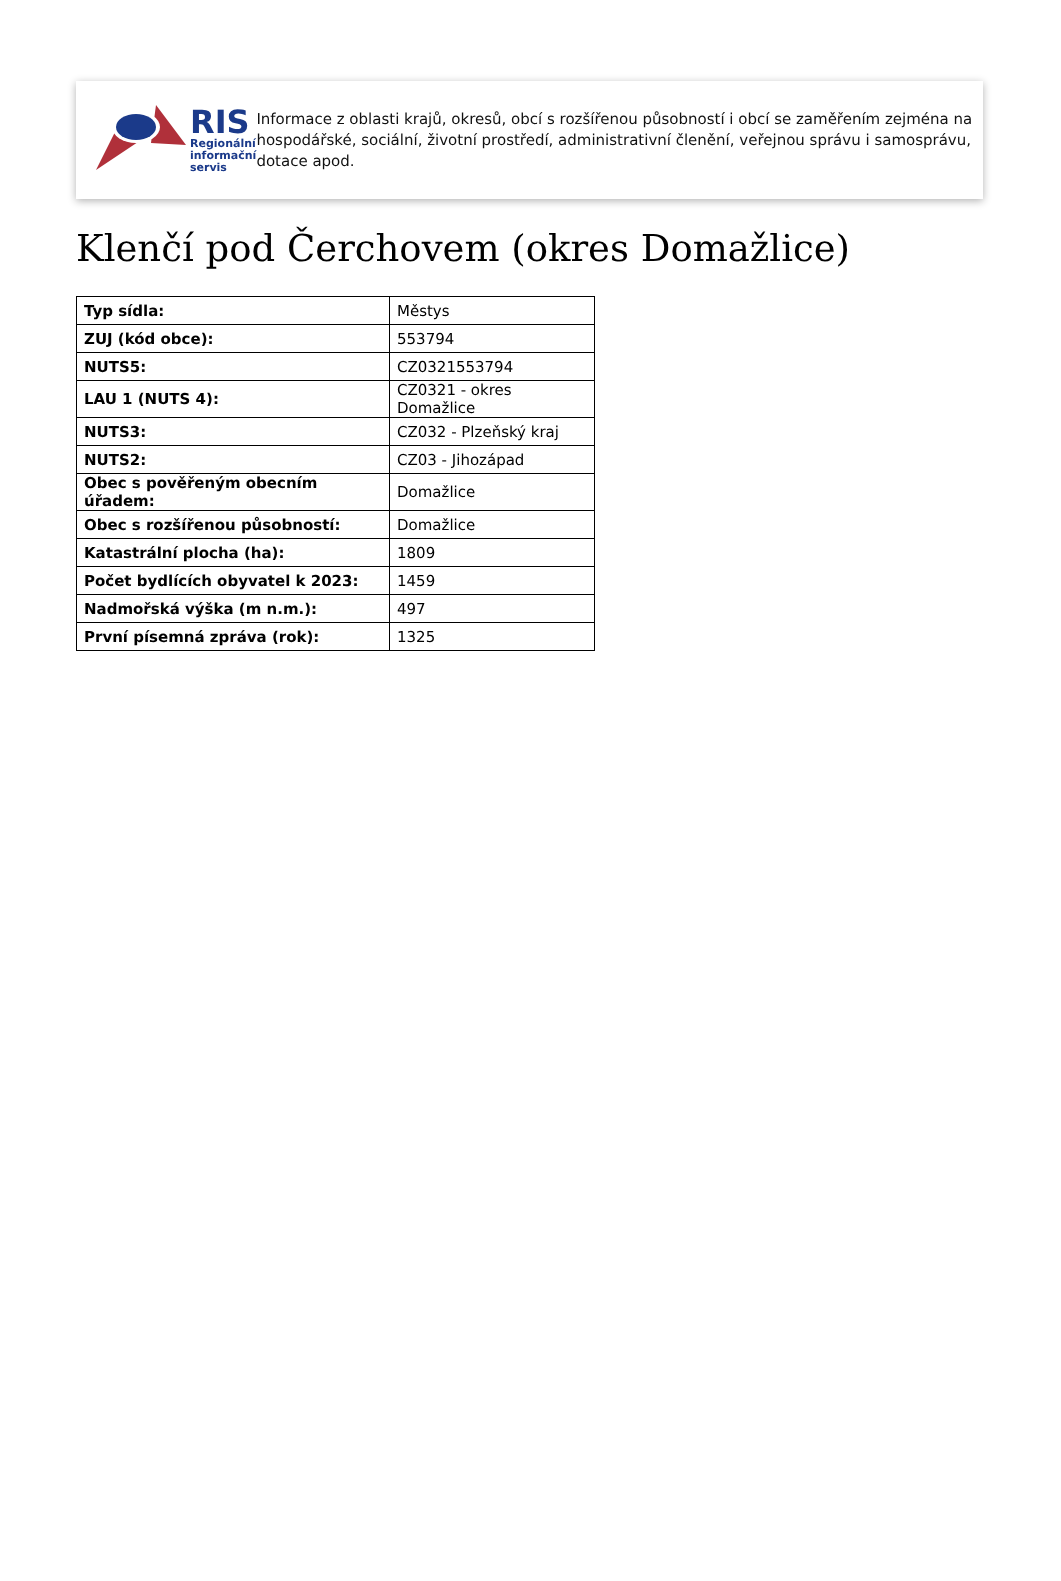RIS
Regionální
informační
servis
Informace z oblasti krajů, okresů, obcí s rozšířenou působností i obcí se zaměřením zejména na hospodářské, sociální, životní prostředí, administrativní členění, veřejnou správu i samosprávu, dotace apod.
Klenčí pod Čerchovem (okres Domažlice)
| Typ sídla: | Městys |
| ZUJ (kód obce): | 553794 |
| NUTS5: | CZ0321553794 |
| LAU 1 (NUTS 4): | CZ0321 - okres Domažlice |
| NUTS3: | CZ032 - Plzeňský kraj |
| NUTS2: | CZ03 - Jihozápad |
| Obec s pověřeným obecním úřadem: | Domažlice |
| Obec s rozšířenou působností: | Domažlice |
| Katastrální plocha (ha): | 1809 |
| Počet bydlících obyvatel k 2023: | 1459 |
| Nadmořská výška (m n.m.): | 497 |
| První písemná zpráva (rok): | 1325 |